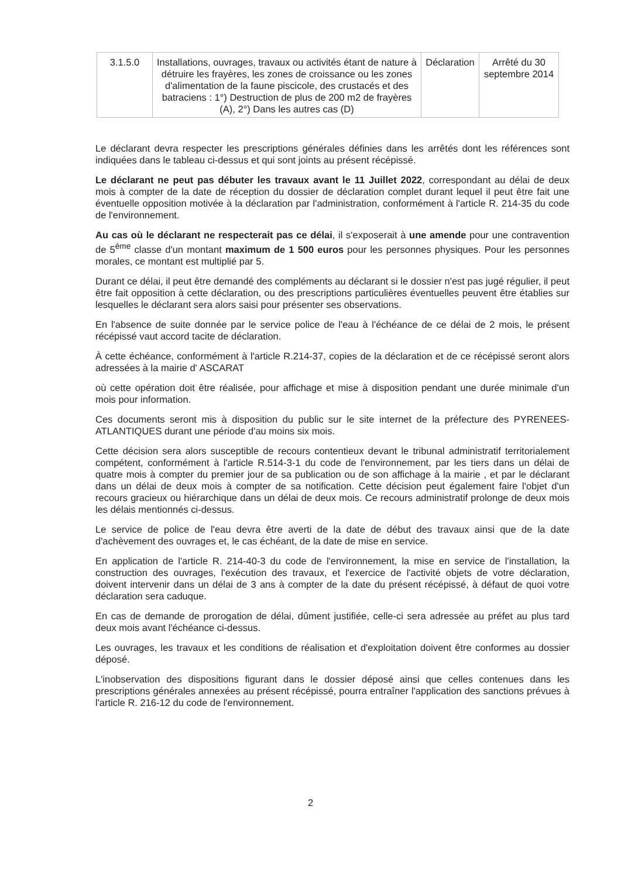| 3.1.5.0 | Installations, ouvrages, travaux ou activités étant de nature à détruire les frayères, les zones de croissance ou les zones d'alimentation de la faune piscicole, des crustacés et des batraciens : 1°) Destruction de plus de 200 m2 de frayères (A), 2°) Dans les autres cas (D) | Déclaration | Arrêté du 30 septembre 2014 |
Le déclarant devra respecter les prescriptions générales définies dans les arrêtés dont les références sont indiquées dans le tableau ci-dessus et qui sont joints au présent récépissé.
Le déclarant ne peut pas débuter les travaux avant le 11 Juillet 2022, correspondant au délai de deux mois à compter de la date de réception du dossier de déclaration complet durant lequel il peut être fait une éventuelle opposition motivée à la déclaration par l'administration, conformément à l'article R. 214-35 du code de l'environnement.
Au cas où le déclarant ne respecterait pas ce délai, il s'exposerait à une amende pour une contravention de 5<sup>ème</sup> classe d'un montant maximum de 1 500 euros pour les personnes physiques. Pour les personnes morales, ce montant est multiplié par 5.
Durant ce délai, il peut être demandé des compléments au déclarant si le dossier n'est pas jugé régulier, il peut être fait opposition à cette déclaration, ou des prescriptions particulières éventuelles peuvent être établies sur lesquelles le déclarant sera alors saisi pour présenter ses observations.
En l'absence de suite donnée par le service police de l'eau à l'échéance de ce délai de 2 mois, le présent récépissé vaut accord tacite de déclaration.
À cette échéance, conformément à l'article R.214-37, copies de la déclaration et de ce récépissé seront alors adressées à la mairie d' ASCARAT
où cette opération doit être réalisée, pour affichage et mise à disposition pendant une durée minimale d'un mois pour information.
Ces documents seront mis à disposition du public sur le site internet de la préfecture des PYRENEES-ATLANTIQUES durant une période d'au moins six mois.
Cette décision sera alors susceptible de recours contentieux devant le tribunal administratif territorialement compétent, conformément à l'article R.514-3-1 du code de l'environnement, par les tiers dans un délai de quatre mois à compter du premier jour de sa publication ou de son affichage à la mairie , et par le déclarant dans un délai de deux mois à compter de sa notification. Cette décision peut également faire l'objet d'un recours gracieux ou hiérarchique dans un délai de deux mois. Ce recours administratif prolonge de deux mois les délais mentionnés ci-dessus.
Le service de police de l'eau devra être averti de la date de début des travaux ainsi que de la date d'achèvement des ouvrages et, le cas échéant, de la date de mise en service.
En application de l'article R. 214-40-3 du code de l'environnement, la mise en service de l'installation, la construction des ouvrages, l'exécution des travaux, et l'exercice de l'activité objets de votre déclaration, doivent intervenir dans un délai de 3 ans à compter de la date du présent récépissé, à défaut de quoi votre déclaration sera caduque.
En cas de demande de prorogation de délai, dûment justifiée, celle-ci sera adressée au préfet au plus tard deux mois avant l'échéance ci-dessus.
Les ouvrages, les travaux et les conditions de réalisation et d'exploitation doivent être conformes au dossier déposé.
L'inobservation des dispositions figurant dans le dossier déposé ainsi que celles contenues dans les prescriptions générales annexées au présent récépissé, pourra entraîner l'application des sanctions prévues à l'article R. 216-12 du code de l'environnement.
2